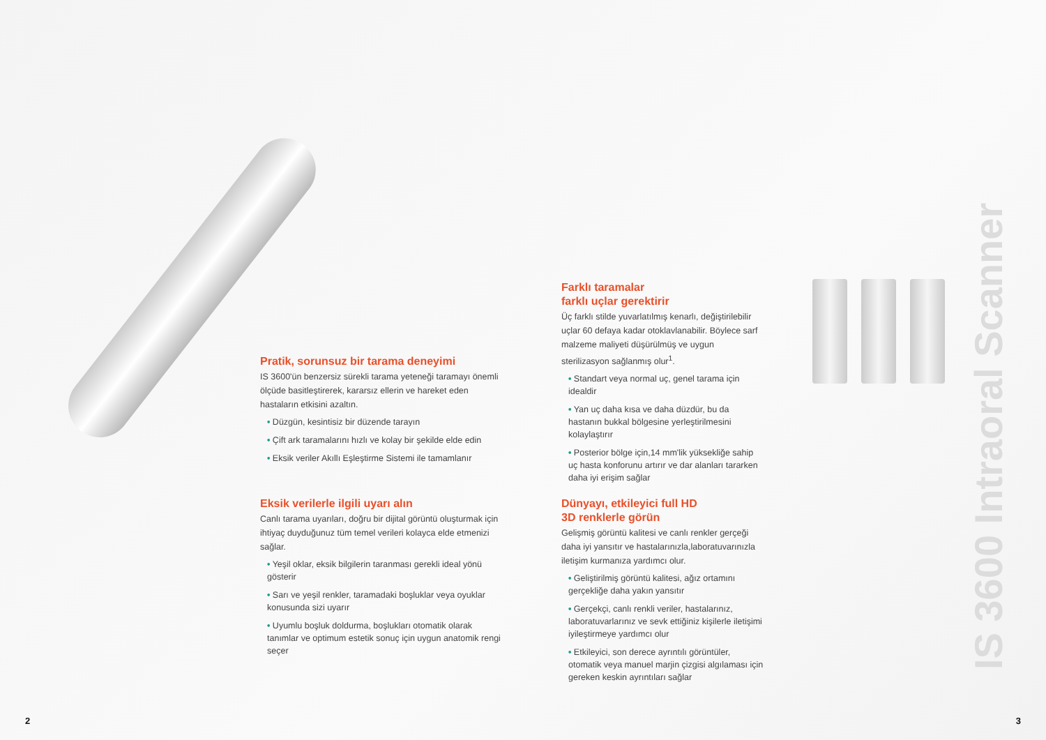Pratik, sorunsuz bir tarama deneyimi
IS 3600'ün benzersiz sürekli tarama yeteneği taramayı önemli ölçüde basitleştirerek, kararsız ellerin ve hareket eden hastaların etkisini azaltın.
• Düzgün, kesintisiz bir düzende tarayın
• Çift ark taramalarını hızlı ve kolay bir şekilde elde edin
• Eksik veriler Akıllı Eşleştirme Sistemi ile tamamlanır
Eksik verilerle ilgili uyarı alın
Canlı tarama uyarıları, doğru bir dijital görüntü oluşturmak için ihtiyaç duyduğunuz tüm temel verileri kolayca elde etmenizi sağlar.
• Yeşil oklar, eksik bilgilerin taranması gerekli ideal yönü gösterir
• Sarı ve yeşil renkler, taramadaki boşluklar veya oyuklar konusunda sizi uyarır
• Uyumlu boşluk doldurma, boşlukları otomatik olarak tanımlar ve optimum estetik sonuç için uygun anatomik rengi seçer
Farklı taramalar
farklı uçlar gerektirir
Üç farklı stilde yuvarlatılmış kenarlı, değiştirilebilir uçlar 60 defaya kadar otoklavlanabilir. Böylece sarf malzeme maliyeti düşürülmüş ve uygun sterilizasyon sağlanmış olur<sup>1</sup>.
• Standart veya normal uç, genel tarama için idealdir
• Yan uç daha kısa ve daha düzdür, bu da hastanın bukkal bölgesine yerleştirilmesini kolaylaştırır
• Posterior bölge için,14 mm'lik yüksekliğe sahip uç hasta konforunu artırır ve dar alanları tararken daha iyi erişim sağlar
Dünyayı, etkileyici full HD
3D renklerle görün
Gelişmiş görüntü kalitesi ve canlı renkler gerçeği daha iyi yansıtır ve hastalarınızla,laboratuvarınızla iletişim kurmanıza yardımcı olur.
• Geliştirilmiş görüntü kalitesi, ağız ortamını gerçekliğe daha yakın yansıtır
• Gerçekçi, canlı renkli veriler, hastalarınız, laboratuvarlarınız ve sevk ettiğiniz kişilerle iletişimi iyileştirmeye yardımcı olur
• Etkileyici, son derece ayrıntılı görüntüler, otomatik veya manuel marjin çizgisi algılaması için gereken keskin ayrıntıları sağlar
IS 3600 Intraoral Scanner
2 3